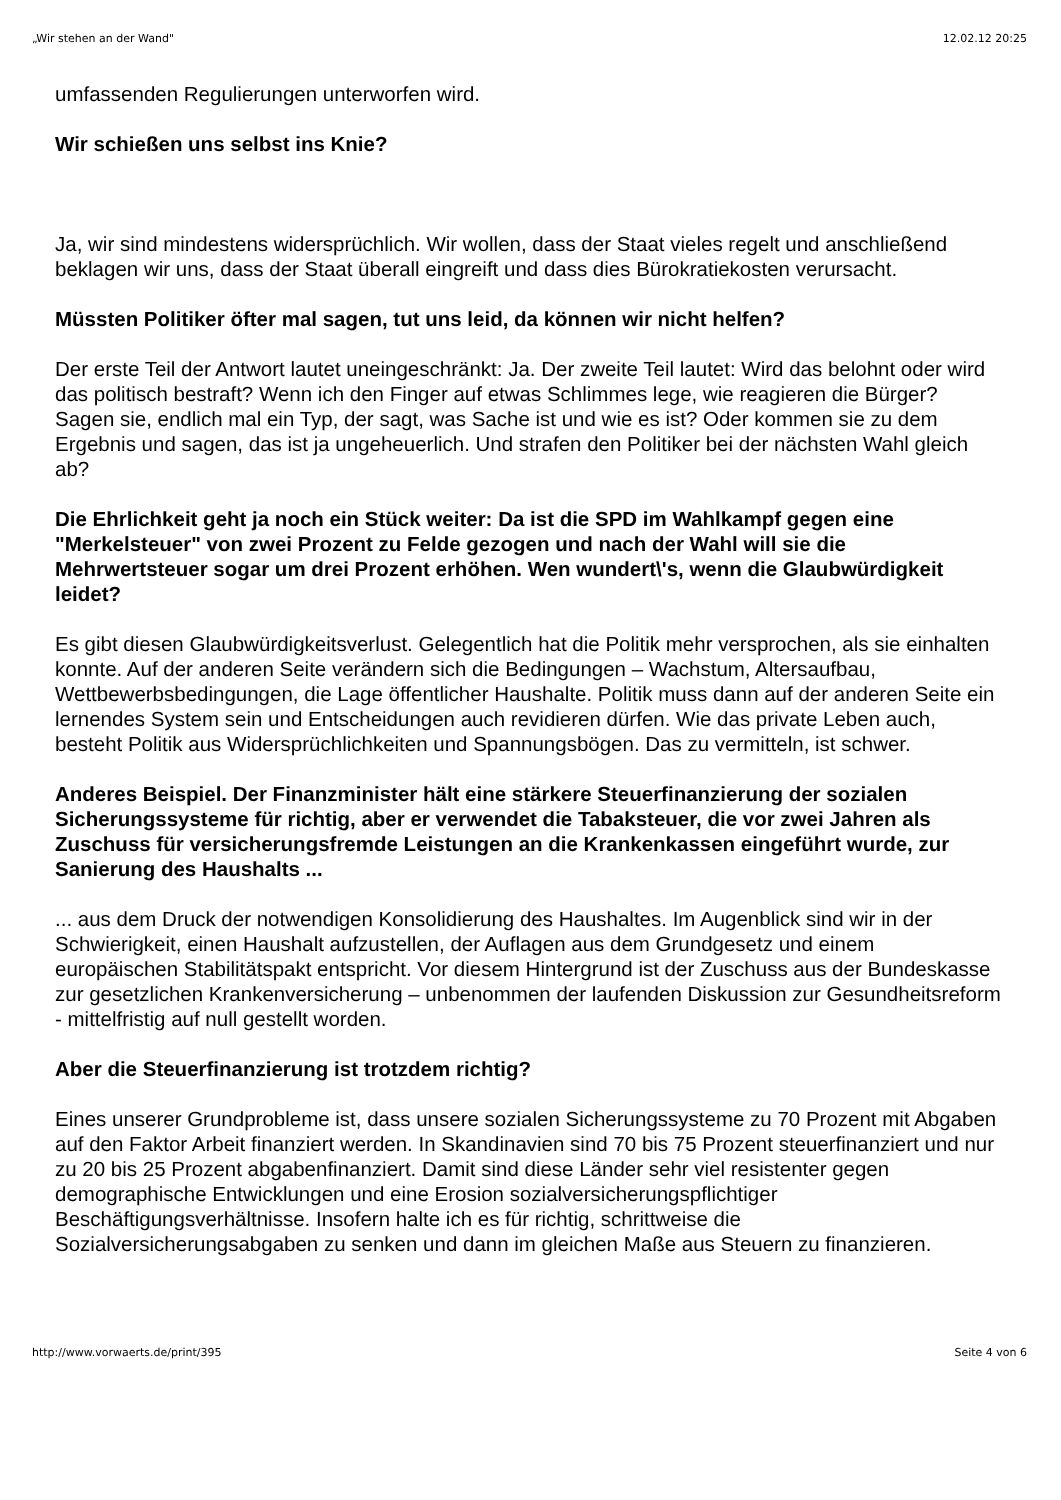„Wir stehen an der Wand" 12.02.12 20:25
umfassenden Regulierungen unterworfen wird.
Wir schießen uns selbst ins Knie?
Ja, wir sind mindestens widersprüchlich. Wir wollen, dass der Staat vieles regelt und anschließend beklagen wir uns, dass der Staat überall eingreift und dass dies Bürokratiekosten verursacht.
Müssten Politiker öfter mal sagen, tut uns leid, da können wir nicht helfen?
Der erste Teil der Antwort lautet uneingeschränkt: Ja. Der zweite Teil lautet: Wird das belohnt oder wird das politisch bestraft? Wenn ich den Finger auf etwas Schlimmes lege, wie reagieren die Bürger? Sagen sie, endlich mal ein Typ, der sagt, was Sache ist und wie es ist? Oder kommen sie zu dem Ergebnis und sagen, das ist ja ungeheuerlich. Und strafen den Politiker bei der nächsten Wahl gleich ab?
Die Ehrlichkeit geht ja noch ein Stück weiter: Da ist die SPD im Wahlkampf gegen eine "Merkelsteuer" von zwei Prozent zu Felde gezogen und nach der Wahl will sie die Mehrwertsteuer sogar um drei Prozent erhöhen. Wen wundert\'s, wenn die Glaubwürdigkeit leidet?
Es gibt diesen Glaubwürdigkeitsverlust. Gelegentlich hat die Politik mehr versprochen, als sie einhalten konnte. Auf der anderen Seite verändern sich die Bedingungen – Wachstum, Altersaufbau, Wettbewerbsbedingungen, die Lage öffentlicher Haushalte. Politik muss dann auf der anderen Seite ein lernendes System sein und Entscheidungen auch revidieren dürfen. Wie das private Leben auch, besteht Politik aus Widersprüchlichkeiten und Spannungsbögen. Das zu vermitteln, ist schwer.
Anderes Beispiel. Der Finanzminister hält eine stärkere Steuerfinanzierung der sozialen Sicherungssysteme für richtig, aber er verwendet die Tabaksteuer, die vor zwei Jahren als Zuschuss für versicherungsfremde Leistungen an die Krankenkassen eingeführt wurde, zur Sanierung des Haushalts ...
... aus dem Druck der notwendigen Konsolidierung des Haushaltes. Im Augenblick sind wir in der Schwierigkeit, einen Haushalt aufzustellen, der Auflagen aus dem Grundgesetz und einem europäischen Stabilitätspakt entspricht. Vor diesem Hintergrund ist der Zuschuss aus der Bundeskasse zur gesetzlichen Krankenversicherung – unbenommen der laufenden Diskussion zur Gesundheitsreform - mittelfristig auf null gestellt worden.
Aber die Steuerfinanzierung ist trotzdem richtig?
Eines unserer Grundprobleme ist, dass unsere sozialen Sicherungssysteme zu 70 Prozent mit Abgaben auf den Faktor Arbeit finanziert werden. In Skandinavien sind 70 bis 75 Prozent steuerfinanziert und nur zu 20 bis 25 Prozent abgabenfinanziert. Damit sind diese Länder sehr viel resistenter gegen demographische Entwicklungen und eine Erosion sozialversicherungspflichtiger Beschäftigungsverhältnisse. Insofern halte ich es für richtig, schrittweise die Sozialversicherungsabgaben zu senken und dann im gleichen Maße aus Steuern zu finanzieren.
http://www.vorwaerts.de/print/395 Seite 4 von 6